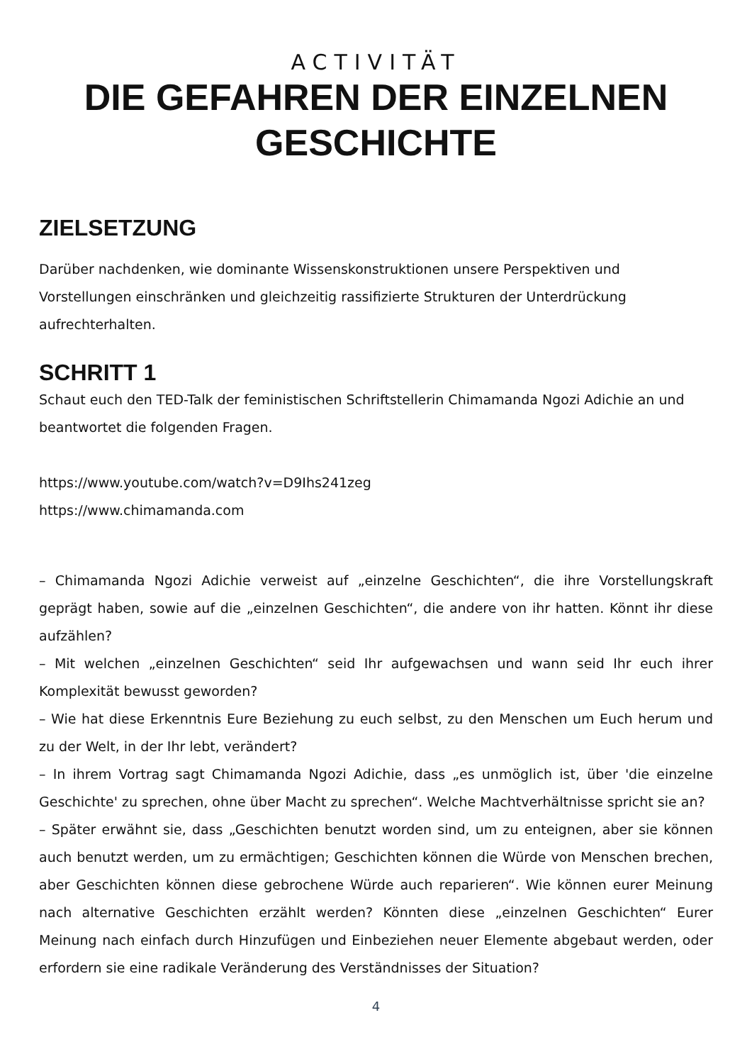ACTIVITÄT
DIE GEFAHREN DER EINZELNEN
GESCHICHTE
ZIELSETZUNG
Darüber nachdenken, wie dominante Wissenskonstruktionen unsere Perspektiven und Vorstellungen einschränken und gleichzeitig rassifizierte Strukturen der Unterdrückung aufrechterhalten.
SCHRITT 1
Schaut euch den TED-Talk der feministischen Schriftstellerin Chimamanda Ngozi Adichie an und beantwortet die folgenden Fragen.
https://www.youtube.com/watch?v=D9Ihs241zeg
https://www.chimamanda.com
– Chimamanda Ngozi Adichie verweist auf „einzelne Geschichten“, die ihre Vorstellungskraft geprägt haben, sowie auf die „einzelnen Geschichten“, die andere von ihr hatten. Könnt ihr diese aufzählen?
– Mit welchen „einzelnen Geschichten“ seid Ihr aufgewachsen und wann seid Ihr euch ihrer Komplexität bewusst geworden?
– Wie hat diese Erkenntnis Eure Beziehung zu euch selbst, zu den Menschen um Euch herum und zu der Welt, in der Ihr lebt, verändert?
– In ihrem Vortrag sagt Chimamanda Ngozi Adichie, dass „es unmöglich ist, über 'die einzelne Geschichte' zu sprechen, ohne über Macht zu sprechen“. Welche Machtverhältnisse spricht sie an?
– Später erwähnt sie, dass „Geschichten benutzt worden sind, um zu enteignen, aber sie können auch benutzt werden, um zu ermächtigen; Geschichten können die Würde von Menschen brechen, aber Geschichten können diese gebrochene Würde auch reparieren“. Wie können eurer Meinung nach alternative Geschichten erzählt werden? Könnten diese „einzelnen Geschichten“ Eurer Meinung nach einfach durch Hinzufügen und Einbeziehen neuer Elemente abgebaut werden, oder erfordern sie eine radikale Veränderung des Verständnisses der Situation?
4